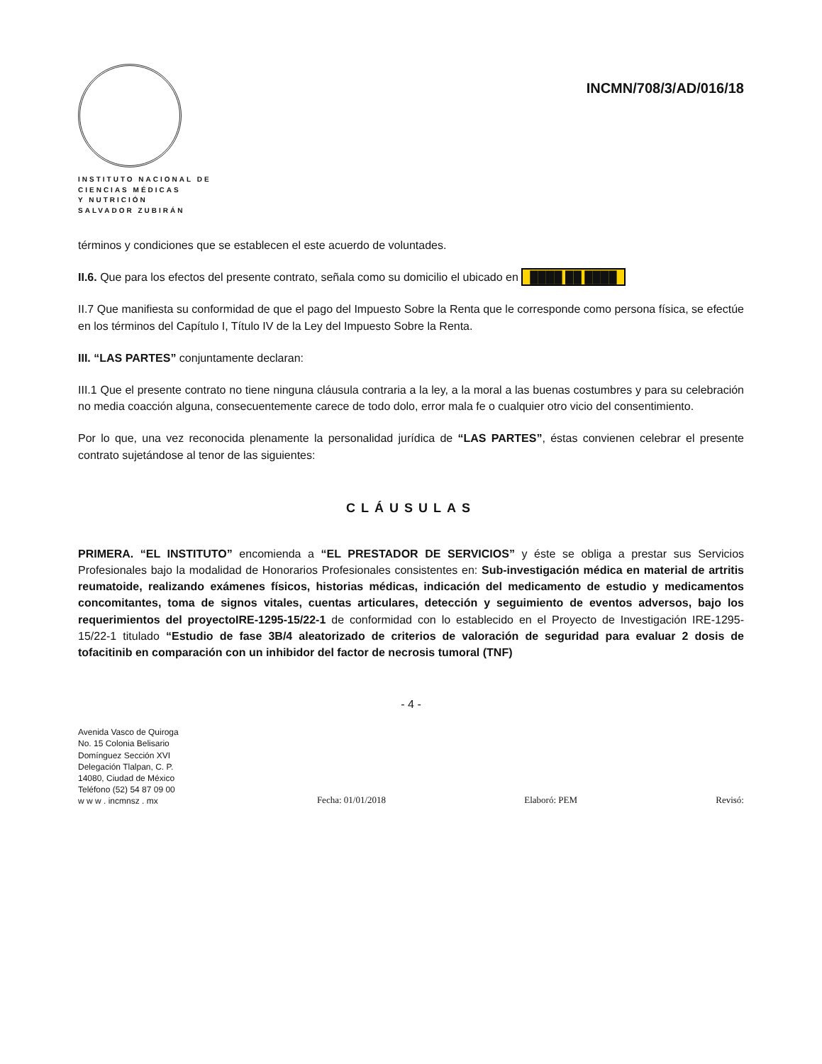INSTITUTO NACIONAL DE
CIENCIAS MÉDICAS
Y NUTRICIÓN
SALVADOR ZUBIRÁN
INCMN/708/3/AD/016/18
términos y condiciones que se establecen el este acuerdo de voluntades.
II.6. Que para los efectos del presente contrato, señala como su domicilio el ubicado en ████ ██ ████
II.7 Que manifiesta su conformidad de que el pago del Impuesto Sobre la Renta que le corresponde como persona física, se efectúe en los términos del Capítulo I, Título IV de la Ley del Impuesto Sobre la Renta.
III. “LAS PARTES” conjuntamente declaran:
III.1 Que el presente contrato no tiene ninguna cláusula contraria a la ley, a la moral a las buenas costumbres y para su celebración no media coacción alguna, consecuentemente carece de todo dolo, error mala fe o cualquier otro vicio del consentimiento.
Por lo que, una vez reconocida plenamente la personalidad jurídica de “LAS PARTES”, éstas convienen celebrar el presente contrato sujetándose al tenor de las siguientes:
CLÁUSULAS
PRIMERA. “EL INSTITUTO” encomienda a “EL PRESTADOR DE SERVICIOS” y éste se obliga a prestar sus Servicios Profesionales bajo la modalidad de Honorarios Profesionales consistentes en: Sub-investigación médica en material de artritis reumatoide, realizando exámenes físicos, historias médicas, indicación del medicamento de estudio y medicamentos concomitantes, toma de signos vitales, cuentas articulares, detección y seguimiento de eventos adversos, bajo los requerimientos del proyectoIRE-1295-15/22-1 de conformidad con lo establecido en el Proyecto de Investigación IRE-1295-15/22-1 titulado “Estudio de fase 3B/4 aleatorizado de criterios de valoración de seguridad para evaluar 2 dosis de tofacitinib en comparación con un inhibidor del factor de necrosis tumoral (TNF)
- 4 -
Avenida Vasco de Quiroga
No. 15 Colonia Belisario
Domínguez Sección XVI
Delegación Tlalpan, C. P.
14080, Ciudad de México
Teléfono (52) 54 87 09 00
w w w . incmnsz . mx
Fecha: 01/01/2018 Elaboró: PEM Revisó: